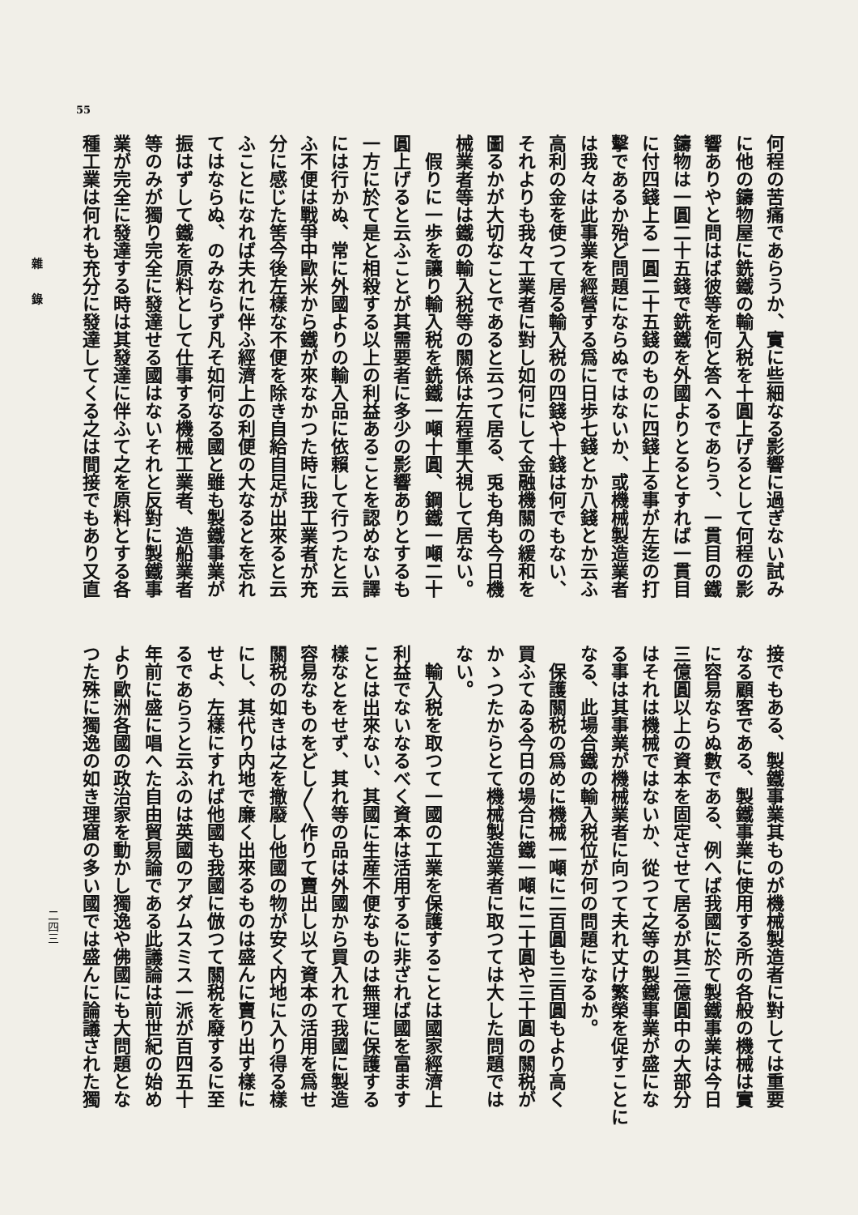55
何程の苦痛であらうか、實に些細なる影響に過ぎない試み
に他の鑄物屋に銑鐵の輸入税を十圓上げるとして何程の影
響ありやと問はば彼等を何と答へるであらう、一貫目の鐵
鑄物は一圓二十五錢で銑鐵を外國よりとるとすれば一貫目
に付四錢上る一圓二十五錢のものに四錢上る事が左迄の打
擊であるか殆ど問題にならぬではないか、或機械製造業者
は我々は此事業を經營する爲に日歩七錢とか八錢とか云ふ
高利の金を使つて居る輸入税の四錢や十錢は何でもない、
それよりも我々工業者に對し如何にして金融機關の緩和を
圖るかが大切なことであると云つて居る、兎も角も今日機
械業者等は鐵の輸入税等の關係は左程重大視して居ない。
　假りに一歩を讓り輸入税を銑鐵一噸十圓、鋼鐵一噸二十
圓上げると云ふことが其需要者に多少の影響ありとするも
一方に於て是と相殺する以上の利益あることを認めない譯
には行かぬ、常に外國よりの輸入品に依賴して行つたと云
ふ不便は戰爭中歐米から鐵が來なかつた時に我工業者が充
分に感じた筈今後左樣な不便を除き自給自足が出來ると云
ふことになれば夫れに伴ふ經濟上の利便の大なるとを忘れ
てはならぬ、のみならず凡そ如何なる國と雖も製鐵事業が
振はずして鐵を原料として仕事する機械工業者、造船業者
等のみが獨り完全に發達せる國はないそれと反對に製鐵事
業が完全に發達する時は其發達に伴ふて之を原料とする各
種工業は何れも充分に發達してくる之は間接でもあり又直
接でもある、製鐵事業其ものが機械製造者に對しては重要
なる顧客である、製鐵事業に使用する所の各般の機械は實
に容易ならぬ數である、例へば我國に於て製鐵事業は今日
三億圓以上の資本を固定させて居るが其三億圓中の大部分
はそれは機械ではないか、從つて之等の製鐵事業が盛にな
る事は其事業が機械業者に向つて夫れ丈け繁榮を促すことに
なる、此場合鐵の輸入税位が何の問題になるか。
　保護關税の爲めに機械一噸に二百圓も三百圓もより高く
買ふてゐる今日の場合に鐵一噸に二十圓や三十圓の關税が
かゝつたからとて機械製造業者に取つては大した問題では
ない。
　輸入税を取つて一國の工業を保護することは國家經濟上
利益でないなるべく資本は活用するに非ざれば國を富ます
ことは出來ない、其國に生産不便なものは無理に保護する
樣なとをせず、其れ等の品は外國から買入れて我國に製造
容易なものをどし〳〵作りて賣出し以て資本の活用を爲せ
關税の如きは之を撤廢し他國の物が安く内地に入り得る樣
にし、其代り内地で廉く出來るものは盛んに賣り出す樣に
せよ、左樣にすれば他國も我國に倣つて關税を廢するに至
るであらうと云ふのは英國のアダムスミス一派が百四五十
年前に盛に唱へた自由貿易論である此議論は前世紀の始め
より歐洲各國の政治家を動かし獨逸や佛國にも大問題とな
つた殊に獨逸の如き理窟の多い國では盛んに論議された獨
雜錄
二四三